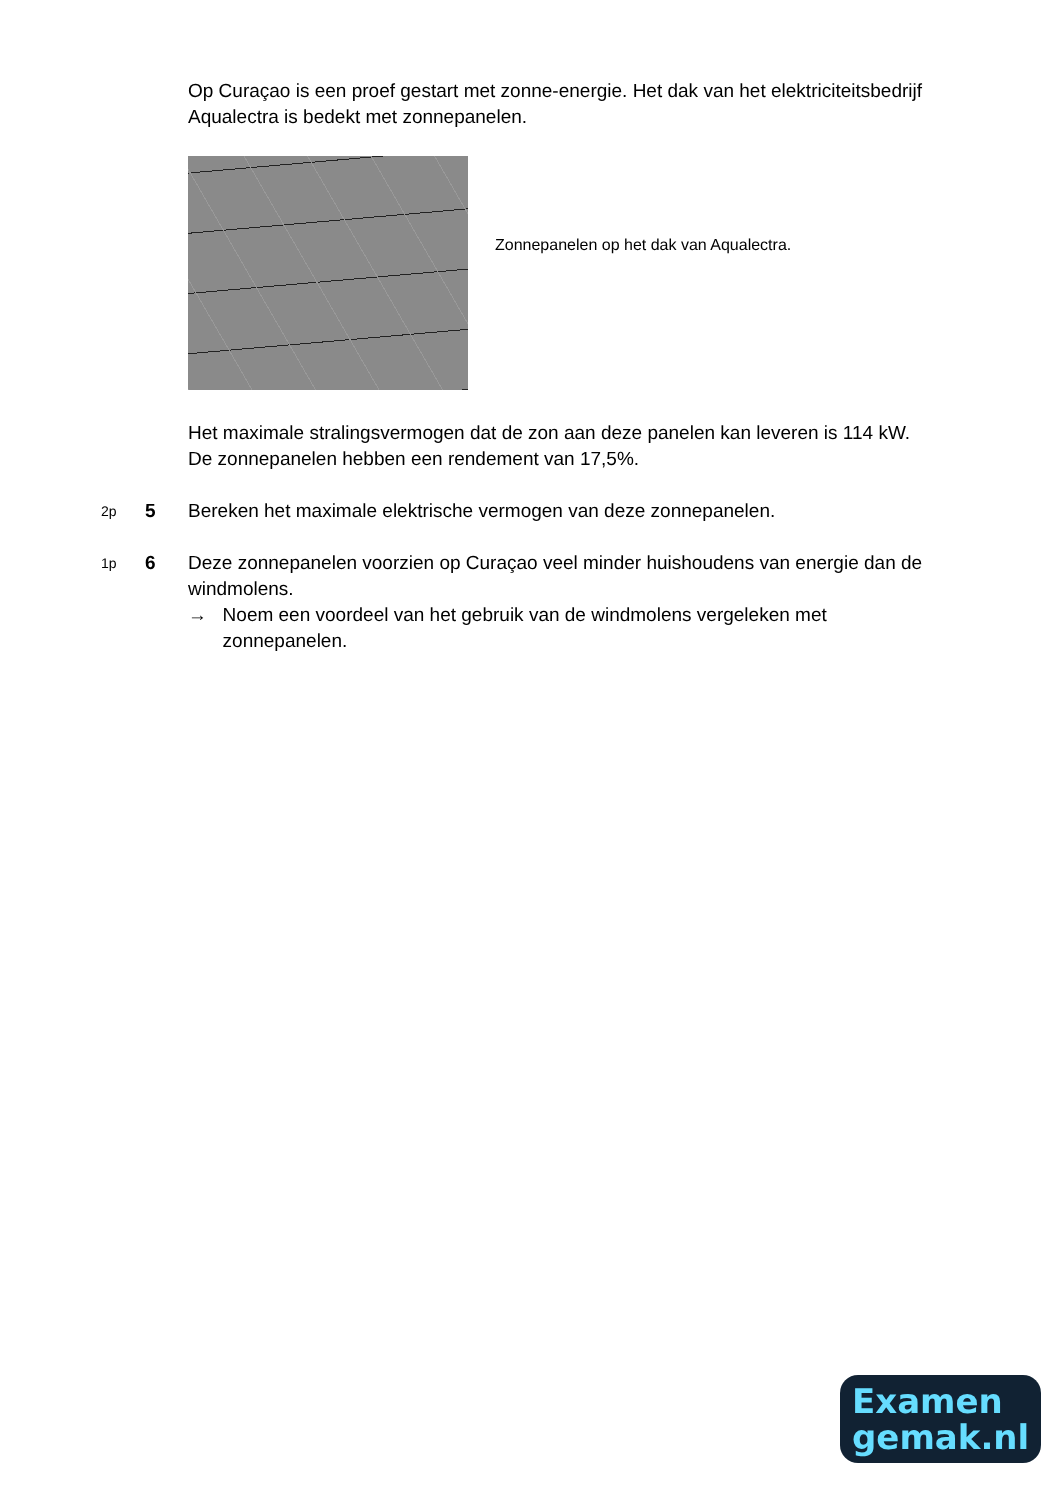Op Curaçao is een proef gestart met zonne-energie. Het dak van het elektriciteitsbedrijf Aqualectra is bedekt met zonnepanelen.
Zonnepanelen op het dak van Aqualectra.
Het maximale stralingsvermogen dat de zon aan deze panelen kan leveren is 114 kW. De zonnepanelen hebben een rendement van 17,5%.
2p 5 Bereken het maximale elektrische vermogen van deze zonnepanelen.
1p 6 Deze zonnepanelen voorzien op Curaçao veel minder huishoudens van energie dan de windmolens.
→ Noem een voordeel van het gebruik van de windmolens vergeleken met zonnepanelen.
Examen
gemak.nl